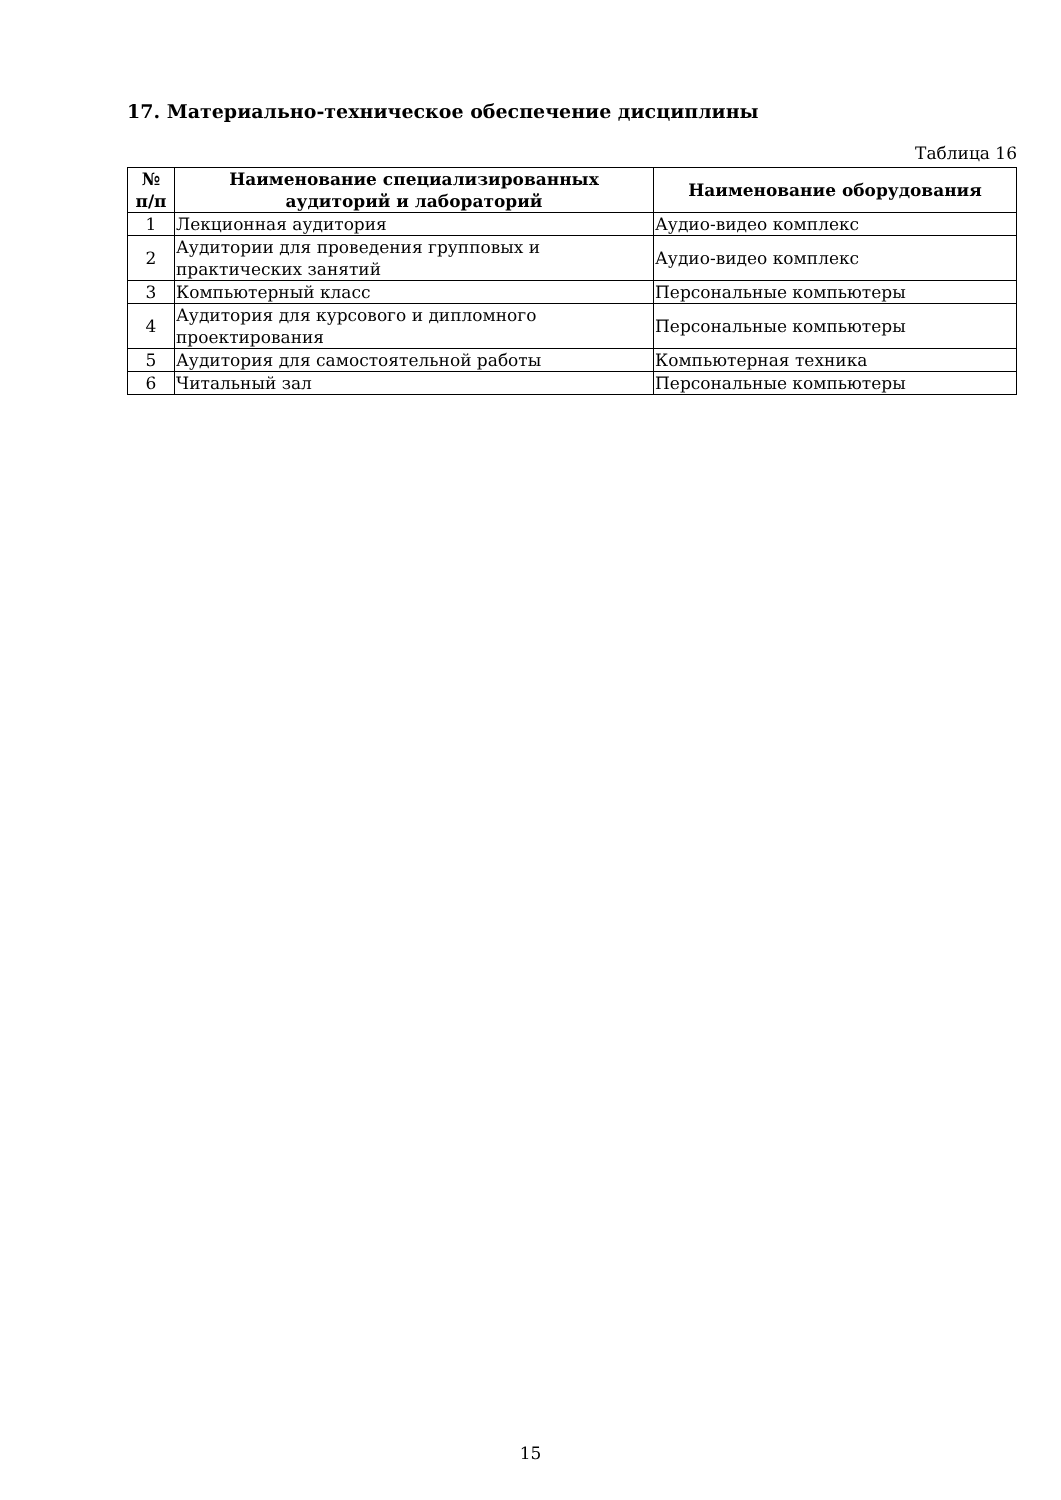17. Материально-техническое обеспечение дисциплины
Таблица 16
| № п/п | Наименование специализированных аудиторий и лабораторий | Наименование оборудования |
| --- | --- | --- |
| 1 | Лекционная аудитория | Аудио-видео комплекс |
| 2 | Аудитории для проведения групповых и практических занятий | Аудио-видео комплекс |
| 3 | Компьютерный класс | Персональные компьютеры |
| 4 | Аудитория для курсового и дипломного проектирования | Персональные компьютеры |
| 5 | Аудитория для самостоятельной работы | Компьютерная техника |
| 6 | Читальный зал | Персональные компьютеры |
15